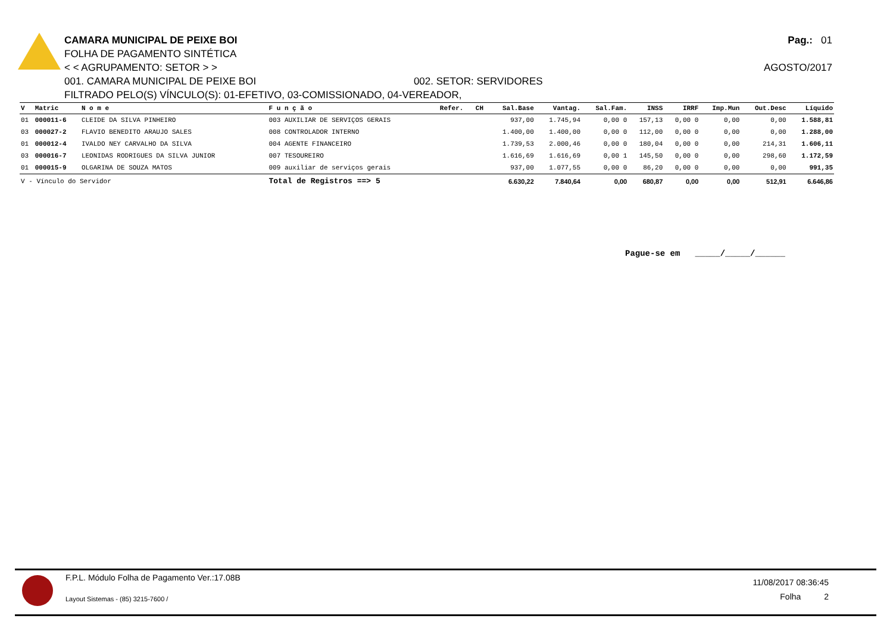Pag.: 01
AGOSTO/2017
CAMARA MUNICIPAL DE PEIXE BOI
FOLHA DE PAGAMENTO SINTÉTICA
< < AGRUPAMENTO: SETOR > >
001. CAMARA MUNICIPAL DE PEIXE BOI 002. SETOR: SERVIDORES
FILTRADO PELO(S) VÍNCULO(S): 01-EFETIVO, 03-COMISSIONADO, 04-VEREADOR,
| V | Matric | N o m e | F u n ç ã o | Refer. | CH | Sal.Base | Vantag. | Sal.Fam. | INSS | IRRF | Imp.Mun | Out.Desc | Líquido |
| --- | --- | --- | --- | --- | --- | --- | --- | --- | --- | --- | --- | --- | --- |
| 01 | 000011-6 | CLEIDE DA SILVA PINHEIRO | 003 AUXILIAR DE SERVIÇOS GERAIS | | | 937,00 | 1.745,94 | 0,00 0 | 157,13 | 0,00 0 | 0,00 | 0,00 | 1.588,81 |
| 03 | 000027-2 | FLAVIO BENEDITO ARAUJO SALES | 008 CONTROLADOR INTERNO | | | 1.400,00 | 1.400,00 | 0,00 0 | 112,00 | 0,00 0 | 0,00 | 0,00 | 1.288,00 |
| 01 | 000012-4 | IVALDO NEY CARVALHO DA SILVA | 004 AGENTE FINANCEIRO | | | 1.739,53 | 2.000,46 | 0,00 0 | 180,04 | 0,00 0 | 0,00 | 214,31 | 1.606,11 |
| 03 | 000016-7 | LEONIDAS RODRIGUES DA SILVA JUNIOR | 007 TESOUREIRO | | | 1.616,69 | 1.616,69 | 0,00 1 | 145,50 | 0,00 0 | 0,00 | 298,60 | 1.172,59 |
| 01 | 000015-9 | OLGARINA DE SOUZA MATOS | 009 auxiliar de serviços gerais | | | 937,00 | 1.077,55 | 0,00 0 | 86,20 | 0,00 0 | 0,00 | 0,00 | 991,35 |
| V - Vínculo do Servidor | | | Total de Registros ==> 5 | | | 6.630,22 | 7.840,64 | 0,00 | 680,87 | 0,00 | 0,00 | 512,91 | 6.646,86 |
Pague-se em _____/_____/______
F.P.L. Módulo Folha de Pagamento Ver.:17.08B
Layout Sistemas - (85) 3215-7600 /
11/08/2017 08:36:45
Folha 2